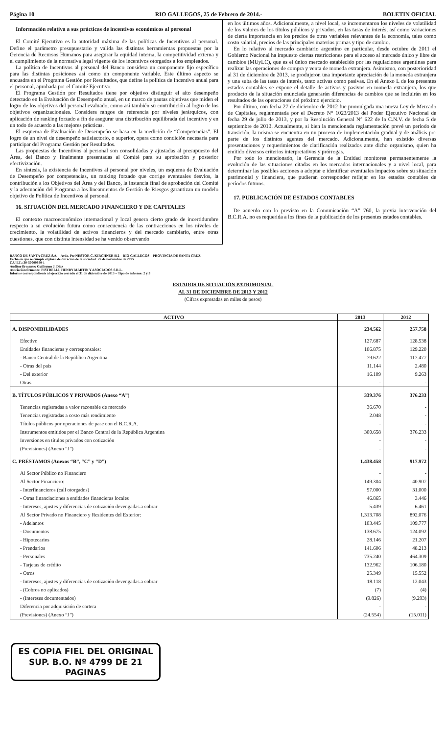Página 10 RIO GALLEGOS, 25 de Febrero de 2014.- BOLETIN OFICIAL
Información relativa a sus prácticas de incentivos económicos al personal
El Comité Ejecutivo es la autoridad máxima de las políticas de Incentivos al personal. Define el parámetro presupuestario y valida las distintas herramientas propuestas por la Gerencia de Recursos Humanos para asegurar la equidad interna, la competitividad externa y el cumplimiento de la normativa legal vigente de los incentivos otorgados a los empleados.
La política de Incentivos al personal del Banco considera un componente fijo específico para las distintas posiciones así como un componente variable. Este último aspecto se encuadra en el Programa Gestión por Resultados, que define la política de Incentivo anual para el personal, aprobada por el Comité Ejecutivo.
El Programa Gestión por Resultados tiene por objetivo distinguir el alto desempeño detectado en la Evaluación de Desempeño anual, en un marco de pautas objetivas que miden el logro de los objetivos del personal evaluado, como así también su contribución al logro de los objetivos organizacionales. Considera rangos de referencia por niveles jerárquicos, con aplicación de ranking forzado a fin de asegurar una distribución equilibrada del incentivo y en un todo de acuerdo a las mejores prácticas.
El esquema de Evaluación de Desempeño se basa en la medición de “Competencias”. El logro de un nivel de desempeño satisfactorio, o superior, opera como condición necesaria para participar del Programa Gestión por Resultados.
Las propuestas de Incentivos al personal son consolidadas y ajustadas al presupuesto del Área, del Banco y finalmente presentadas al Comité para su aprobación y posterior efectivización.
En síntesis, la existencia de Incentivos al personal por niveles, un esquema de Evaluación de Desempeño por competencias, un ranking forzado que corrige eventuales desvíos, la contribución a los Objetivos del Área y del Banco, la instancia final de aprobación del Comité y la adecuación del Programa a los lineamientos de Gestión de Riesgos garantizan un modelo objetivo de Política de Incentivos al personal.
16. SITUACIÓN DEL MERCADO FINANCIERO Y DE CAPITALES
El contexto macroeconómico internacional y local genera cierto grado de incertidumbre respecto a su evolución futura como consecuencia de las contracciones en los niveles de crecimiento, la volatilidad de activos financieros y del mercado cambiario, entre otras cuestiones, que con distinta intensidad se ha venido observando
en los últimos años. Adicionalmente, a nivel local, se incrementaron los niveles de volatilidad de los valores de los títulos públicos y privados, en las tasas de interés, así como variaciones de cierta importancia en los precios de otras variables relevantes de la economía, tales como costo salarial, precios de las principales materias primas y tipo de cambio.
En lo relativo al mercado cambiario argentino en particular, desde octubre de 2011 el Gobierno Nacional ha impuesto ciertas restricciones para el acceso al mercado único y libre de cambios (MUyLC), que es el único mercado establecido por las regulaciones argentinas para realizar las operaciones de compra y venta de moneda extranjera. Asimismo, con posterioridad al 31 de diciembre de 2013, se produjeron una importante apreciación de la moneda extranjera y una suba de las tasas de interés, tanto activas como pasivas. En el Anexo L de los presentes estados contables se expone el detalle de activos y pasivos en moneda extranjera, los que producto de la situación enunciada generarán diferencias de cambios que se incluirán en los resultados de las operaciones del próximo ejercicio.
Por último, con fecha 27 de diciembre de 2012 fue promulgada una nueva Ley de Mercado de Capitales, reglamentada por el Decreto N° 1023/2013 del Poder Ejecutivo Nacional de fecha 29 de julio de 2013, y por la Resolución General N° 622 de la C.N.V. de fecha 5 de septiembre de 2013. Actualmente, si bien la mencionada reglamentación prevé un período de transición, la misma se encuentra en un proceso de implementación gradual y de análisis por parte de los distintos agentes del mercado. Adicionalmente, han existido diversas presentaciones y requerimientos de clarificación realizados ante dicho organismo, quien ha emitido diversos criterios interpretativos y prórrogas.
Por todo lo mencionado, la Gerencia de la Entidad monitorea permanentemente la evolución de las situaciones citadas en los mercados internacionales y a nivel local, para determinar las posibles acciones a adoptar e identificar eventuales impactos sobre su situación patrimonial y financiera, que pudieran corresponder reflejar en los estados contables de períodos futuros.
17. PUBLICACIÓN DE ESTADOS CONTABLES
De acuerdo con lo previsto en la Comunicación “A” 760, la previa intervención del B.C.R.A. no es requerida a los fines de la publicación de los presentes estados contables.
BANCO DE SANTA CRUZ S.A. – Avda. Pte NESTOR C. KIRCHNER 812 – RIO GALLEGOS – PROVINCIA DE SANTA CRUZ
Fecha en que se cumple el plazo de duración de la sociedad: 25 de noviembre de 2095
C.U.I.T.: 30-50009880-1
Auditor firmante: Guillermo J. Diaz
Asociación firmante: PISTRELLI, HENRY MARTIN Y ASOCIADOS S.R.L.
Informe correspondiente al ejercicio cerrado el 31 de diciembre de 2013 – Tipo de informe: 2 y 3
ESTADOS DE SITUACIÓN PATRIMONIAL
AL 31 DE DICIEMBRE DE 2013 Y 2012
(Cifras expresadas en miles de pesos)
| ACTIVO | 2013 | 2012 |
| --- | --- | --- |
| A. DISPONIBILIDADES | 234.562 | 257.758 |
| Efectivo | 127.687 | 128.538 |
| Entidades financieras y corresponsales: | 106.875 | 129.220 |
| - Banco Central de la República Argentina | 79.622 | 117.477 |
| - Otras del país | 11.144 | 2.480 |
| - Del exterior | 16.109 | 9.263 |
| Otras | - | - |
| B. TÍTULOS PÚBLICOS Y PRIVADOS (Anexo “A”) | 339.376 | 376.233 |
| Tenencias registradas a valor razonable de mercado | 36.670 | - |
| Tenencias registradas a costo más rendimiento | 2.048 | - |
| Títulos públicos por operaciones de pase con el B.C.R.A. | - | - |
| Instrumentos emitidos por el Banco Central de la República Argentina | 300.658 | 376.233 |
| Inversiones en títulos privados con cotización | - | - |
| (Previsiones) (Anexo “J”) | - | - |
| C. PRÉSTAMOS (Anexos “B”, “C” y “D”) | 1.438.458 | 917.972 |
| Al Sector Público no Financiero | - | - |
| Al Sector Financiero: | 149.304 | 40.907 |
| - Interfinancieros (call otorgados) | 97.000 | 31.000 |
| - Otras financiaciones a entidades financieras locales | 46.865 | 3.446 |
| - Intereses, ajustes y diferencias de cotización devengadas a cobrar | 5.439 | 6.461 |
| Al Sector Privado no Financiero y Residentes del Exterior: | 1.313.708 | 892.076 |
| - Adelantos | 103.445 | 109.777 |
| - Documentos | 138.675 | 124.092 |
| - Hipotecarios | 28.146 | 21.207 |
| - Prendarios | 141.606 | 48.213 |
| - Personales | 735.240 | 464.309 |
| - Tarjetas de crédito | 132.962 | 106.180 |
| - Otros | 25.349 | 15.552 |
| - Intereses, ajustes y diferencias de cotización devengadas a cobrar | 18.118 | 12.043 |
| - (Cobros no aplicados) | (7) | (4) |
| - (Intereses documentados) | (9.826) | (9.293) |
| Diferencia por adquisición de cartera | - | - |
| (Previsiones) (Anexo “J”) | (24.554) | (15.011) |
ES COPIA FIEL DEL ORIGINAL
SUP. B.O. Nº 4799 DE 21 PAGINAS